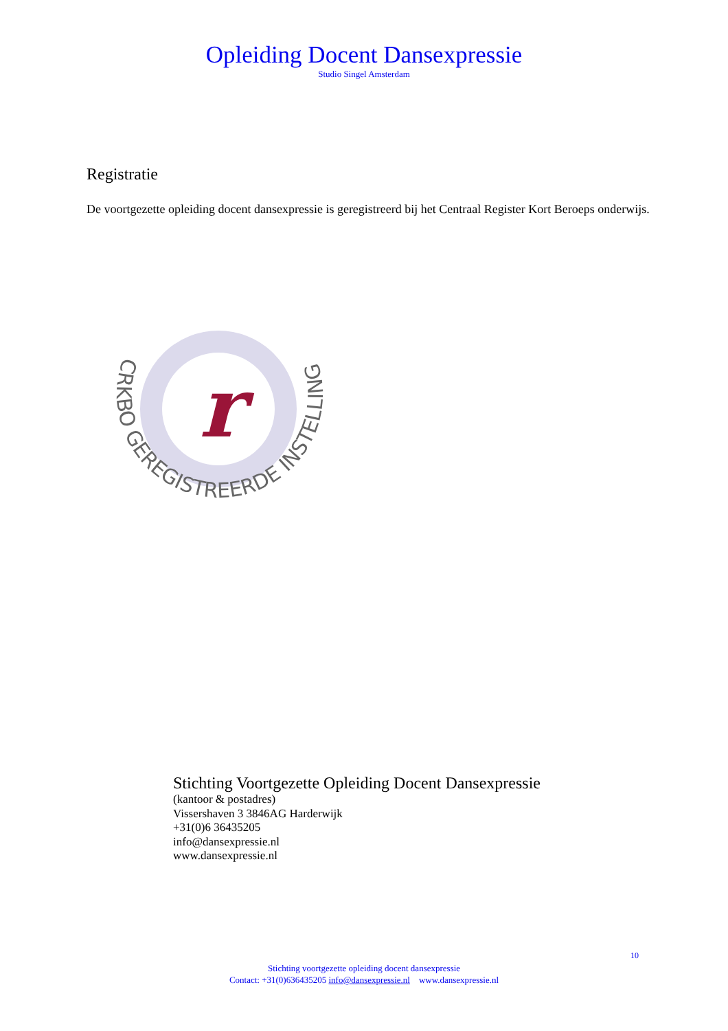Opleiding Docent Dansexpressie
Studio Singel Amsterdam
Registratie
De voortgezette opleiding docent dansexpressie is geregistreerd bij het Centraal Register Kort Beroeps onderwijs.
r
CRKBO GEREGISTREERDE INSTELLING
Stichting Voortgezette Opleiding Docent Dansexpressie
(kantoor & postadres)
Vissershaven 3 3846AG Harderwijk
+31(0)6 36435205
info@dansexpressie.nl
www.dansexpressie.nl
10
Stichting voortgezette opleiding docent dansexpressie
Contact: +31(0)636435205 info@dansexpressie.nl www.dansexpressie.nl